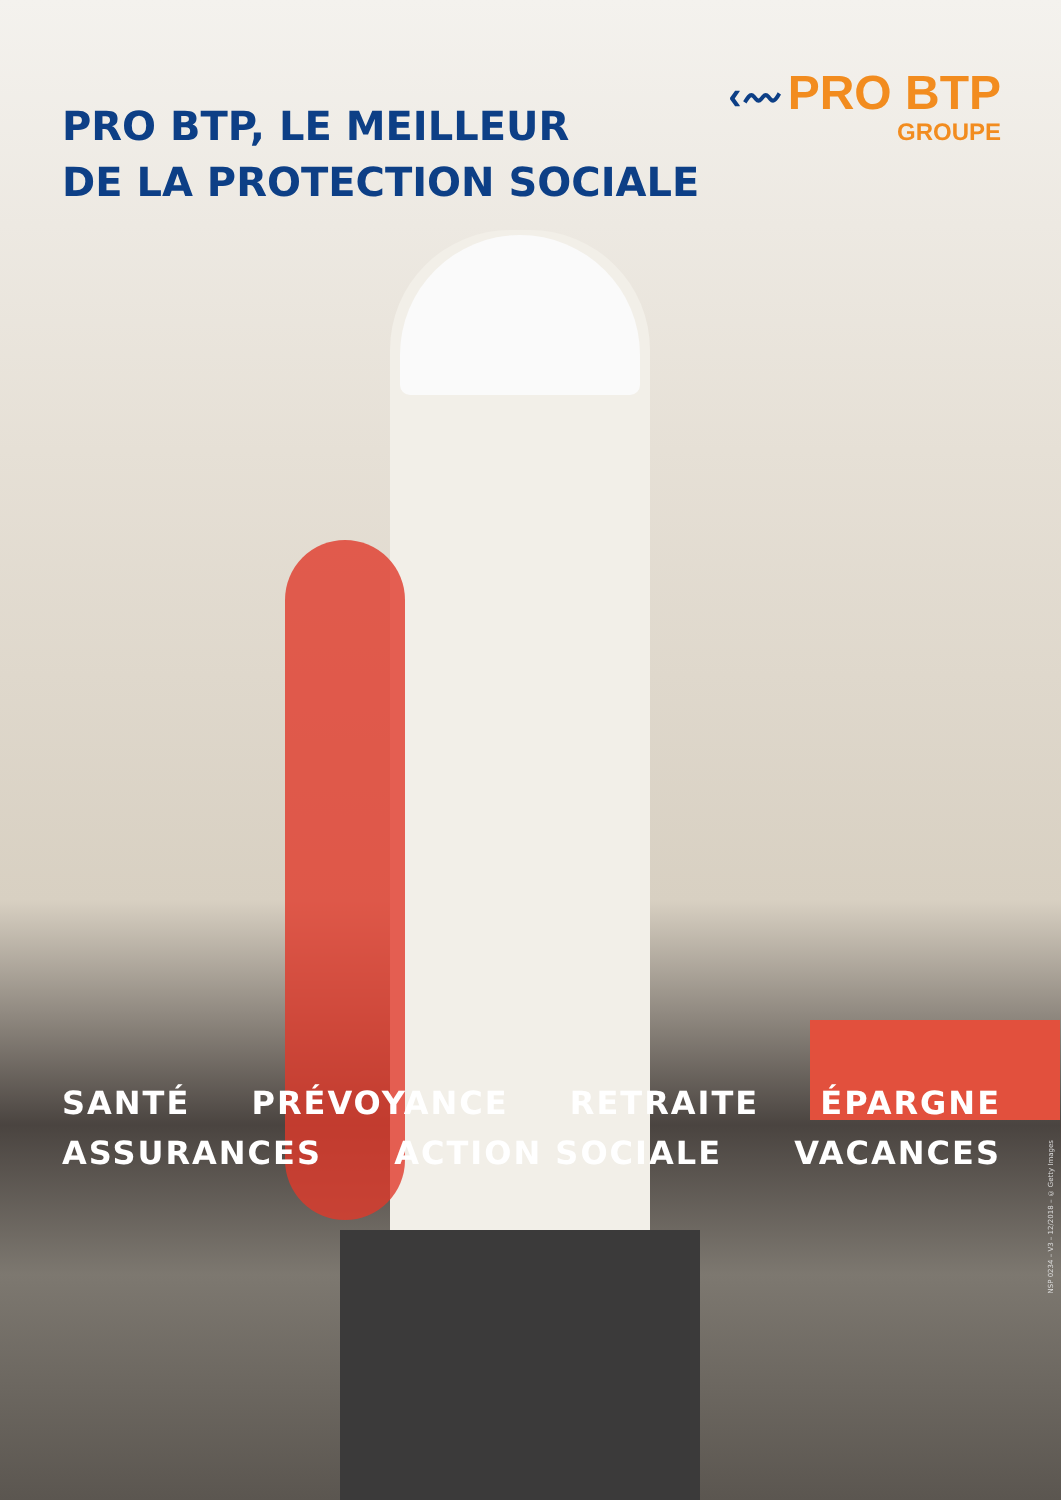PRO BTP, LE MEILLEUR
DE LA PROTECTION SOCIALE
‹〰 PRO BTP
GROUPE
SANTÉ PRÉVOYANCE RETRAITE ÉPARGNE
ASSURANCES ACTION SOCIALE VACANCES
NSP 0234 – V3 – 12/2018 – © Getty Images